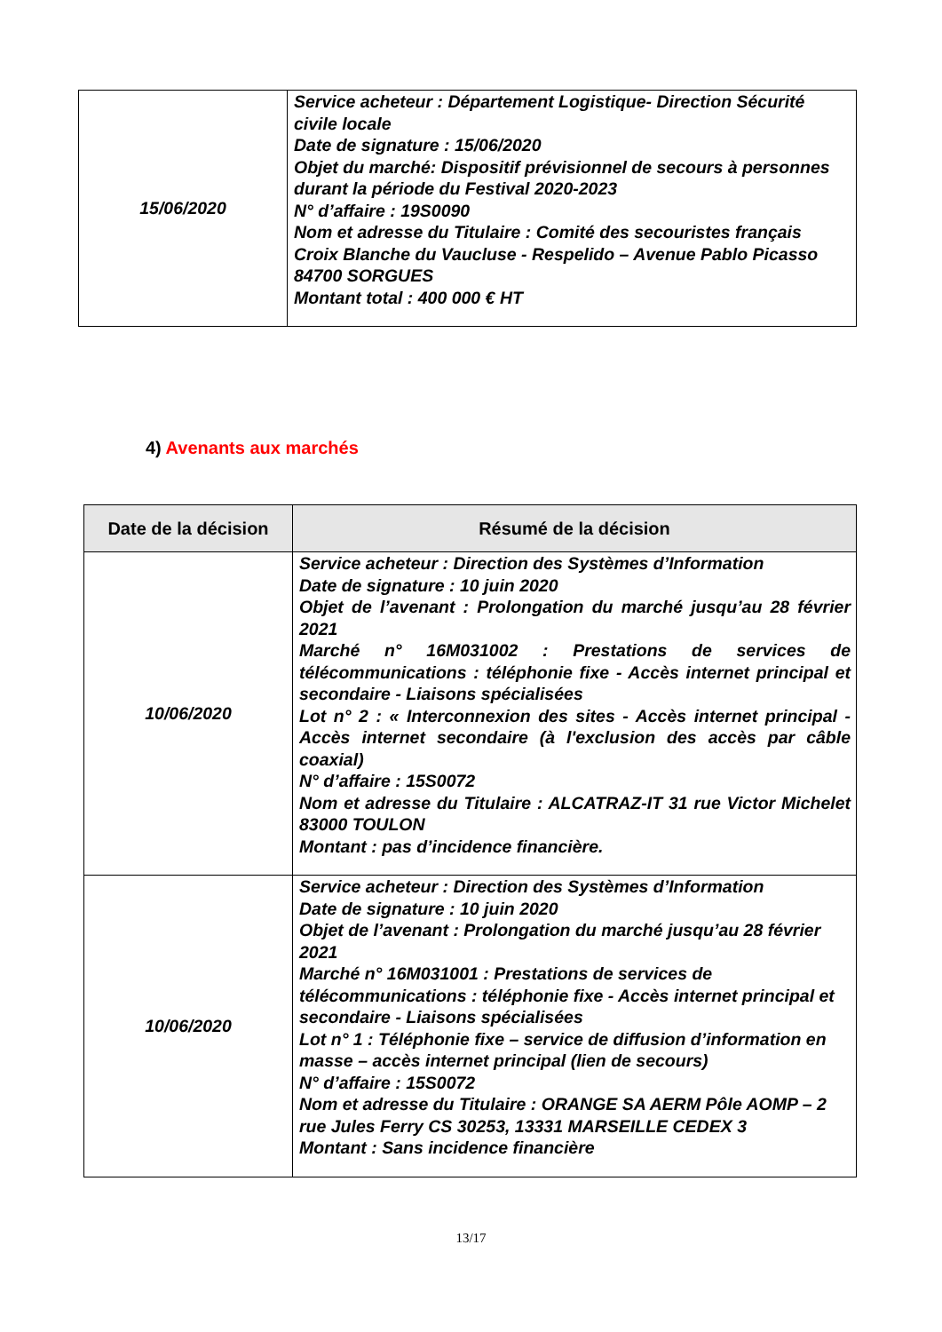| 15/06/2020 | Service acheteur : Département Logistique- Direction Sécurité civile locale Date de signature : 15/06/2020 Objet du marché: Dispositif prévisionnel de secours à personnes durant la période du Festival 2020-2023 N° d’affaire : 19S0090 Nom et adresse du Titulaire : Comité des secouristes français Croix Blanche du Vaucluse - Respelido – Avenue Pablo Picasso 84700 SORGUES Montant total : 400 000 € HT |
4) Avenants aux marchés
| Date de la décision | Résumé de la décision |
| --- | --- |
| 10/06/2020 | Service acheteur : Direction des Systèmes d’Information Date de signature : 10 juin 2020 Objet de l’avenant : Prolongation du marché jusqu’au 28 février 2021 Marché n° 16M031002 : Prestations de services de télécommunications : téléphonie fixe - Accès internet principal et secondaire - Liaisons spécialisées Lot n° 2 : « Interconnexion des sites - Accès internet principal - Accès internet secondaire (à l'exclusion des accès par câble coaxial) N° d’affaire : 15S0072 Nom et adresse du Titulaire : ALCATRAZ-IT 31 rue Victor Michelet 83000 TOULON Montant : pas d’incidence financière. |
| 10/06/2020 | Service acheteur : Direction des Systèmes d’Information Date de signature : 10 juin 2020 Objet de l’avenant : Prolongation du marché jusqu’au 28 février 2021 Marché n° 16M031001 : Prestations de services de télécommunications : téléphonie fixe - Accès internet principal et secondaire - Liaisons spécialisées Lot n° 1 : Téléphonie fixe – service de diffusion d’information en masse – accès internet principal (lien de secours) N° d’affaire : 15S0072 Nom et adresse du Titulaire : ORANGE SA AERM Pôle AOMP – 2 rue Jules Ferry CS 30253, 13331 MARSEILLE CEDEX 3 Montant : Sans incidence financière |
13/17